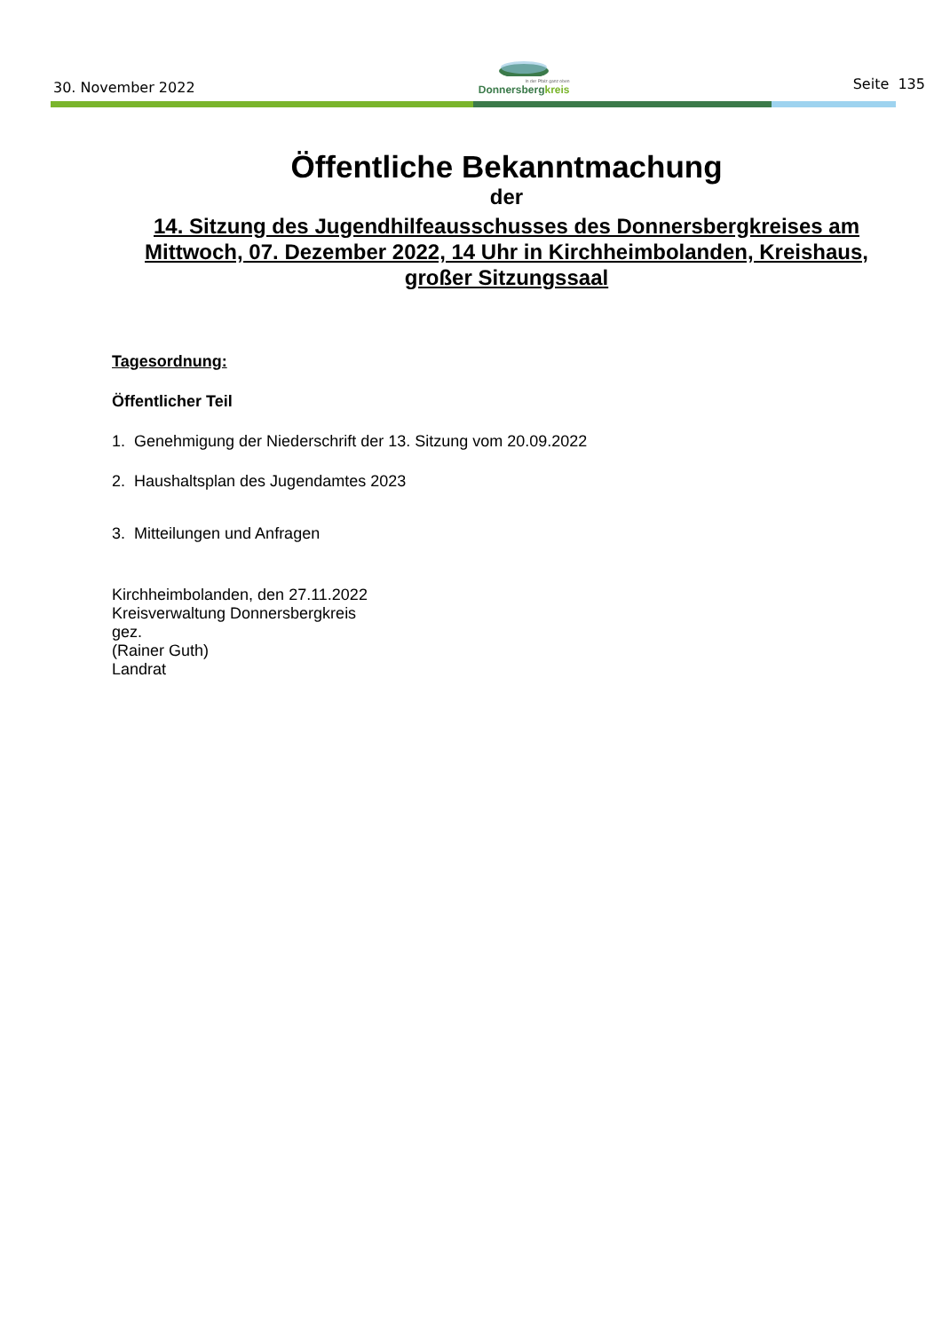30. November 2022
In der Pfalz ganz oben
Donnersbergkreis
Seite 135
Öffentliche Bekanntmachung
der
14. Sitzung des Jugendhilfeausschusses des Donnersbergkreises am Mittwoch, 07. Dezember 2022, 14 Uhr in Kirchheimbolanden, Kreishaus, großer Sitzungssaal
Tagesordnung:
Öffentlicher Teil
1. Genehmigung der Niederschrift der 13. Sitzung vom 20.09.2022
2. Haushaltsplan des Jugendamtes 2023
3. Mitteilungen und Anfragen
Kirchheimbolanden, den 27.11.2022
Kreisverwaltung Donnersbergkreis
gez.
(Rainer Guth)
Landrat